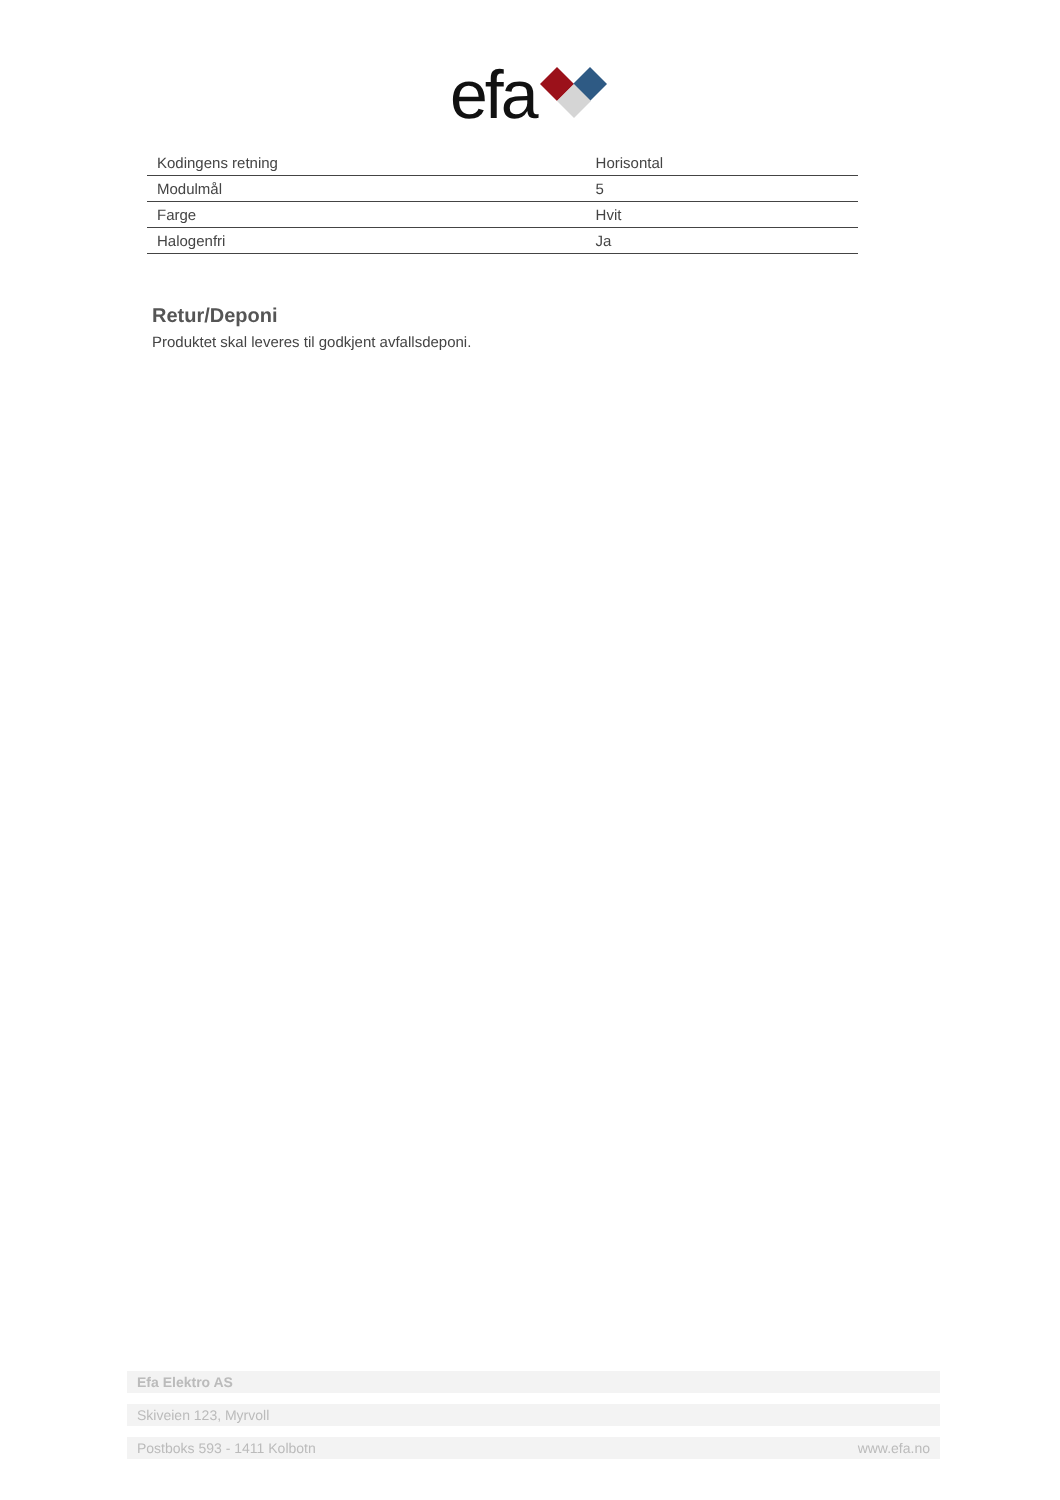efa
| Kodingens retning | Horisontal |
| Modulmål | 5 |
| Farge | Hvit |
| Halogenfri | Ja |
Retur/Deponi
Produktet skal leveres til godkjent avfallsdeponi.
Efa Elektro AS
Skiveien 123, Myrvoll
Postboks 593 - 1411 Kolbotn www.efa.no